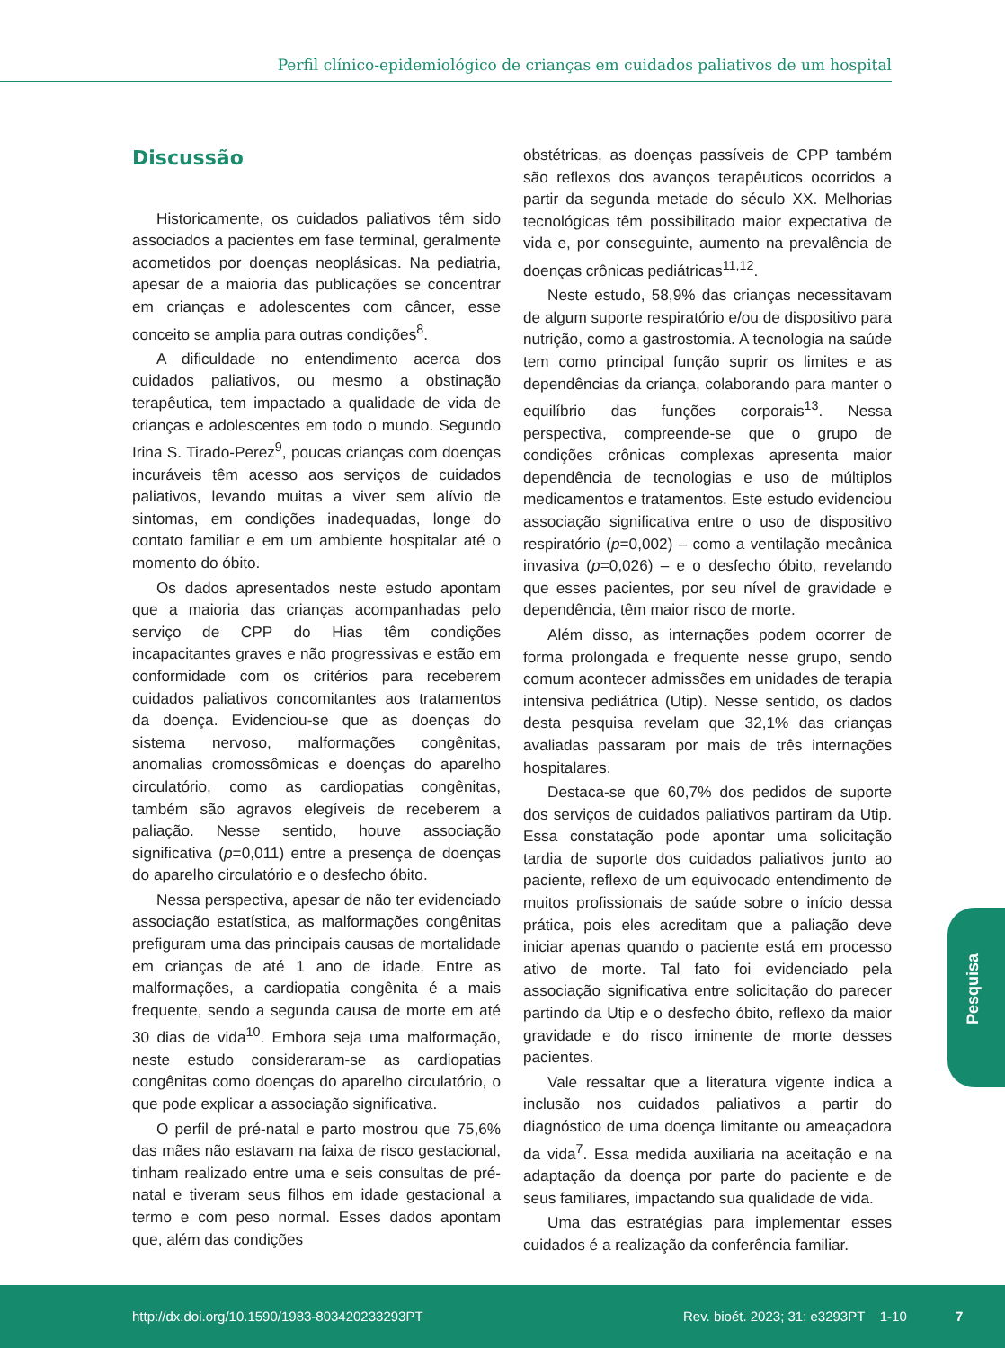Perfil clínico-epidemiológico de crianças em cuidados paliativos de um hospital
Discussão
Historicamente, os cuidados paliativos têm sido associados a pacientes em fase terminal, geralmente acometidos por doenças neoplásicas. Na pediatria, apesar de a maioria das publicações se concentrar em crianças e adolescentes com câncer, esse conceito se amplia para outras condições<sup>8</sup>.
A dificuldade no entendimento acerca dos cuidados paliativos, ou mesmo a obstinação terapêutica, tem impactado a qualidade de vida de crianças e adolescentes em todo o mundo. Segundo Irina S. Tirado-Perez<sup>9</sup>, poucas crianças com doenças incuráveis têm acesso aos serviços de cuidados paliativos, levando muitas a viver sem alívio de sintomas, em condições inadequadas, longe do contato familiar e em um ambiente hospitalar até o momento do óbito.
Os dados apresentados neste estudo apontam que a maioria das crianças acompanhadas pelo serviço de CPP do Hias têm condições incapacitantes graves e não progressivas e estão em conformidade com os critérios para receberem cuidados paliativos concomitantes aos tratamentos da doença. Evidenciou-se que as doenças do sistema nervoso, malformações congênitas, anomalias cromossômicas e doenças do aparelho circulatório, como as cardiopatias congênitas, também são agravos elegíveis de receberem a paliação. Nesse sentido, houve associação significativa (p=0,011) entre a presença de doenças do aparelho circulatório e o desfecho óbito.
Nessa perspectiva, apesar de não ter evidenciado associação estatística, as malformações congênitas prefiguram uma das principais causas de mortalidade em crianças de até 1 ano de idade. Entre as malformações, a cardiopatia congênita é a mais frequente, sendo a segunda causa de morte em até 30 dias de vida<sup>10</sup>. Embora seja uma malformação, neste estudo consideraram-se as cardiopatias congênitas como doenças do aparelho circulatório, o que pode explicar a associação significativa.
O perfil de pré-natal e parto mostrou que 75,6% das mães não estavam na faixa de risco gestacional, tinham realizado entre uma e seis consultas de pré-natal e tiveram seus filhos em idade gestacional a termo e com peso normal. Esses dados apontam que, além das condições
obstétricas, as doenças passíveis de CPP também são reflexos dos avanços terapêuticos ocorridos a partir da segunda metade do século XX. Melhorias tecnológicas têm possibilitado maior expectativa de vida e, por conseguinte, aumento na prevalência de doenças crônicas pediátricas<sup>11,12</sup>.
Neste estudo, 58,9% das crianças necessitavam de algum suporte respiratório e/ou de dispositivo para nutrição, como a gastrostomia. A tecnologia na saúde tem como principal função suprir os limites e as dependências da criança, colaborando para manter o equilíbrio das funções corporais<sup>13</sup>. Nessa perspectiva, compreende-se que o grupo de condições crônicas complexas apresenta maior dependência de tecnologias e uso de múltiplos medicamentos e tratamentos. Este estudo evidenciou associação significativa entre o uso de dispositivo respiratório (p=0,002) – como a ventilação mecânica invasiva (p=0,026) – e o desfecho óbito, revelando que esses pacientes, por seu nível de gravidade e dependência, têm maior risco de morte.
Além disso, as internações podem ocorrer de forma prolongada e frequente nesse grupo, sendo comum acontecer admissões em unidades de terapia intensiva pediátrica (Utip). Nesse sentido, os dados desta pesquisa revelam que 32,1% das crianças avaliadas passaram por mais de três internações hospitalares.
Destaca-se que 60,7% dos pedidos de suporte dos serviços de cuidados paliativos partiram da Utip. Essa constatação pode apontar uma solicitação tardia de suporte dos cuidados paliativos junto ao paciente, reflexo de um equivocado entendimento de muitos profissionais de saúde sobre o início dessa prática, pois eles acreditam que a paliação deve iniciar apenas quando o paciente está em processo ativo de morte. Tal fato foi evidenciado pela associação significativa entre solicitação do parecer partindo da Utip e o desfecho óbito, reflexo da maior gravidade e do risco iminente de morte desses pacientes.
Vale ressaltar que a literatura vigente indica a inclusão nos cuidados paliativos a partir do diagnóstico de uma doença limitante ou ameaçadora da vida<sup>7</sup>. Essa medida auxiliaria na aceitação e na adaptação da doença por parte do paciente e de seus familiares, impactando sua qualidade de vida.
Uma das estratégias para implementar esses cuidados é a realização da conferência familiar.
Pesquisa
http://dx.doi.org/10.1590/1983-803420233293PT
Rev. bioét. 2023; 31: e3293PT 1-10
7